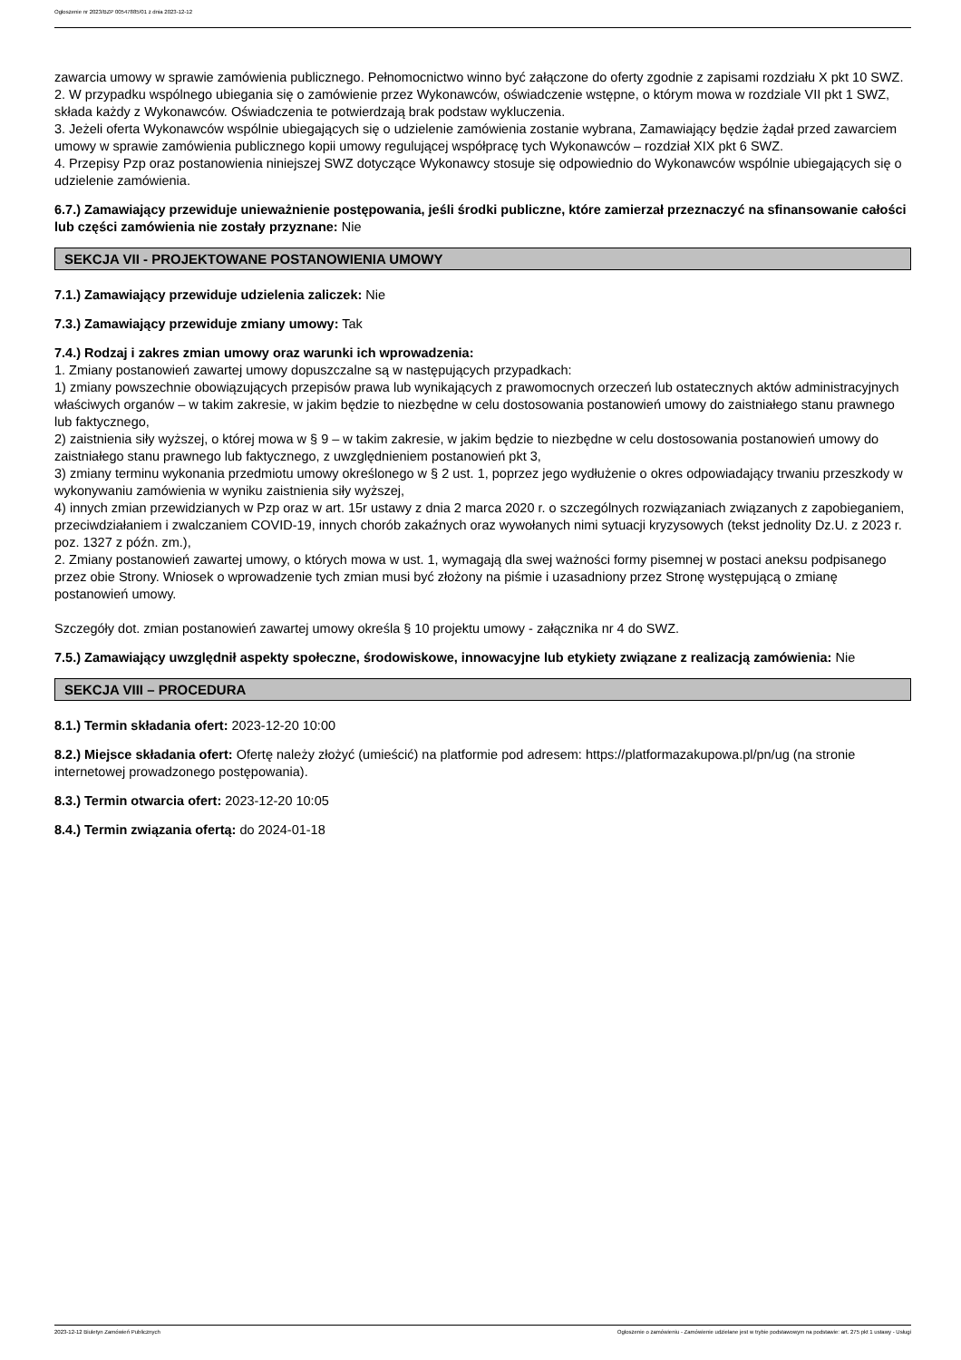Ogłoszenie nr 2023/BZP 00547885/01 z dnia 2023-12-12
zawarcia umowy w sprawie zamówienia publicznego. Pełnomocnictwo winno być załączone do oferty zgodnie z zapisami rozdziału X pkt 10 SWZ.
2. W przypadku wspólnego ubiegania się o zamówienie przez Wykonawców, oświadczenie wstępne, o którym mowa w rozdziale VII pkt 1 SWZ, składa każdy z Wykonawców. Oświadczenia te potwierdzają brak podstaw wykluczenia.
3. Jeżeli oferta Wykonawców wspólnie ubiegających się o udzielenie zamówienia zostanie wybrana, Zamawiający będzie żądał przed zawarciem umowy w sprawie zamówienia publicznego kopii umowy regulującej współpracę tych Wykonawców – rozdział XIX pkt 6 SWZ.
4. Przepisy Pzp oraz postanowienia niniejszej SWZ dotyczące Wykonawcy stosuje się odpowiednio do Wykonawców wspólnie ubiegających się o udzielenie zamówienia.
6.7.) Zamawiający przewiduje unieważnienie postępowania, jeśli środki publiczne, które zamierzał przeznaczyć na sfinansowanie całości lub części zamówienia nie zostały przyznane: Nie
SEKCJA VII - PROJEKTOWANE POSTANOWIENIA UMOWY
7.1.) Zamawiający przewiduje udzielenia zaliczek: Nie
7.3.) Zamawiający przewiduje zmiany umowy: Tak
7.4.) Rodzaj i zakres zmian umowy oraz warunki ich wprowadzenia:
1. Zmiany postanowień zawartej umowy dopuszczalne są w następujących przypadkach:
1) zmiany powszechnie obowiązujących przepisów prawa lub wynikających z prawomocnych orzeczeń lub ostatecznych aktów administracyjnych właściwych organów – w takim zakresie, w jakim będzie to niezbędne w celu dostosowania postanowień umowy do zaistniałego stanu prawnego lub faktycznego,
2) zaistnienia siły wyższej, o której mowa w § 9 – w takim zakresie, w jakim będzie to niezbędne w celu dostosowania postanowień umowy do zaistniałego stanu prawnego lub faktycznego, z uwzględnieniem postanowień pkt 3,
3) zmiany terminu wykonania przedmiotu umowy określonego w § 2 ust. 1, poprzez jego wydłużenie o okres odpowiadający trwaniu przeszkody w wykonywaniu zamówienia w wyniku zaistnienia siły wyższej,
4) innych zmian przewidzianych w Pzp oraz w art. 15r ustawy z dnia 2 marca 2020 r. o szczególnych rozwiązaniach związanych z zapobieganiem, przeciwdziałaniem i zwalczaniem COVID-19, innych chorób zakaźnych oraz wywołanych nimi sytuacji kryzysowych (tekst jednolity Dz.U. z 2023 r. poz. 1327 z późn. zm.),
2. Zmiany postanowień zawartej umowy, o których mowa w ust. 1, wymagają dla swej ważności formy pisemnej w postaci aneksu podpisanego przez obie Strony. Wniosek o wprowadzenie tych zmian musi być złożony na piśmie i uzasadniony przez Stronę występującą o zmianę postanowień umowy.
Szczegóły dot. zmian postanowień zawartej umowy określa § 10 projektu umowy - załącznika nr 4 do SWZ.
7.5.) Zamawiający uwzględnił aspekty społeczne, środowiskowe, innowacyjne lub etykiety związane z realizacją zamówienia: Nie
SEKCJA VIII – PROCEDURA
8.1.) Termin składania ofert: 2023-12-20 10:00
8.2.) Miejsce składania ofert: Ofertę należy złożyć (umieścić) na platformie pod adresem: https://platformazakupowa.pl/pn/ug (na stronie internetowej prowadzonego postępowania).
8.3.) Termin otwarcia ofert: 2023-12-20 10:05
8.4.) Termin związania ofertą: do 2024-01-18
2023-12-12 Biuletyn Zamówień Publicznych Ogłoszenie o zamówieniu - Zamówienie udzielane jest w trybie podstawowym na podstawie: art. 275 pkt 1 ustawy - Usługi